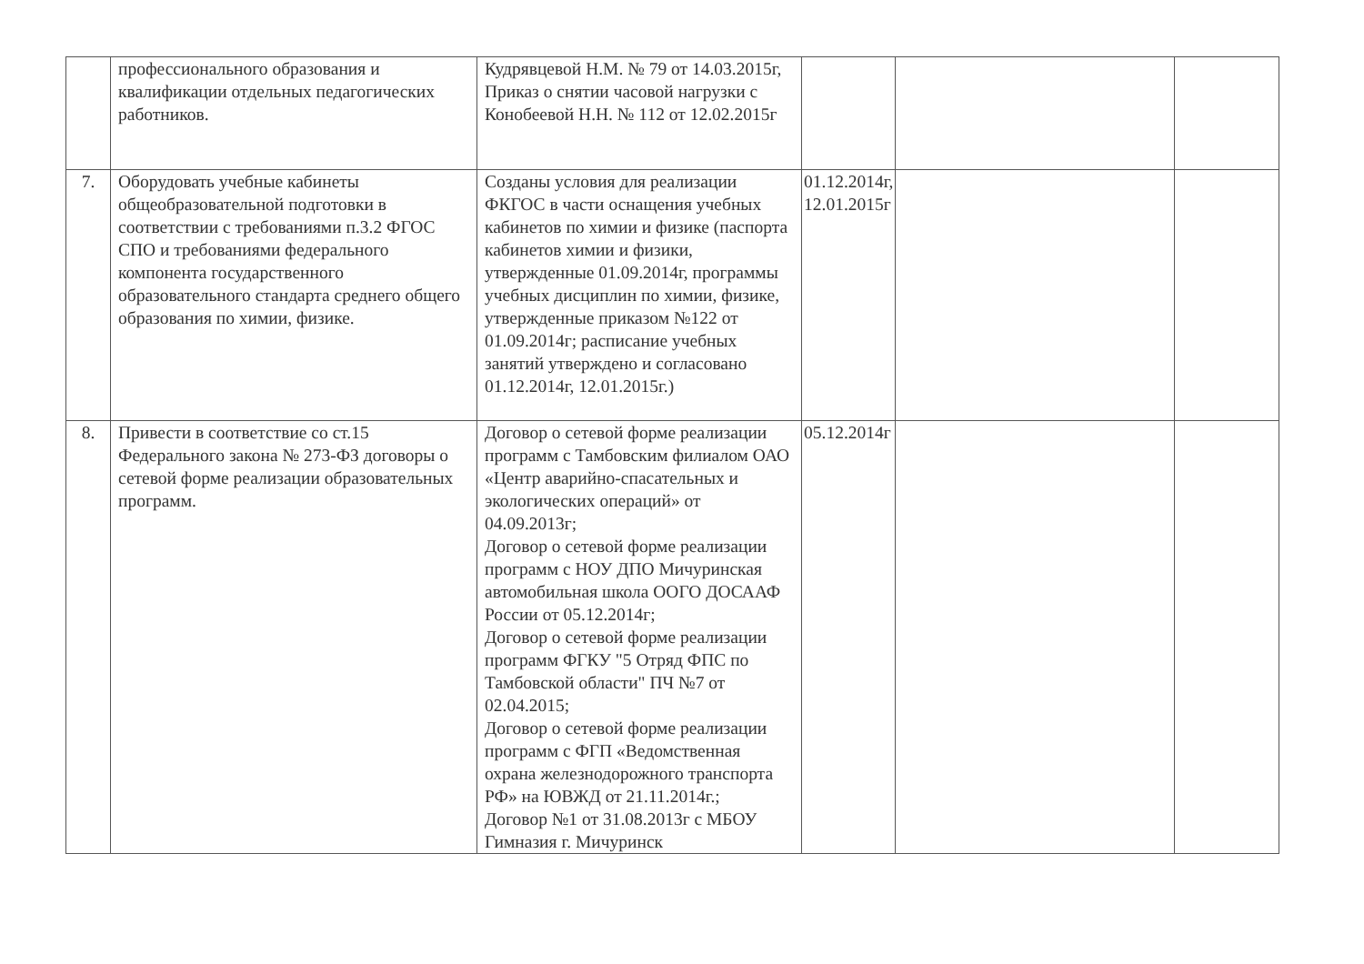| | профессионального образования и квалификации отдельных педагогических работников. | Кудрявцевой Н.М. № 79 от 14.03.2015г, Приказ о снятии часовой нагрузки с Конобеевой Н.Н. № 112 от 12.02.2015г | | | |
| 7. | Оборудовать учебные кабинеты общеобразовательной подготовки в соответствии с требованиями п.3.2 ФГОС СПО и требованиями федерального компонента государственного образовательного стандарта среднего общего образования по химии, физике. | Созданы условия для реализации ФКГОС в части оснащения учебных кабинетов по химии и физике (паспорта кабинетов химии и физики, утвержденные 01.09.2014г, программы учебных дисциплин по химии, физике, утвержденные приказом №122 от 01.09.2014г; расписание учебных занятий утверждено и согласовано 01.12.2014г, 12.01.2015г.) | 01.12.2014г, 12.01.2015г | | |
| 8. | Привести в соответствие со ст.15 Федерального закона № 273-ФЗ договоры о сетевой форме реализации образовательных программ. | Договор о сетевой форме реализации программ с Тамбовским филиалом ОАО «Центр аварийно-спасательных и экологических операций» от 04.09.2013г; Договор о сетевой форме реализации программ с НОУ ДПО Мичуринская автомобильная школа ООГО ДОСААФ России от 05.12.2014г; Договор о сетевой форме реализации программ ФГКУ "5 Отряд ФПС по Тамбовской области" ПЧ №7 от 02.04.2015; Договор о сетевой форме реализации программ с ФГП «Ведомственная охрана железнодорожного транспорта РФ» на ЮВЖД от 21.11.2014г.; Договор №1 от 31.08.2013г с МБОУ Гимназия г. Мичуринск | 05.12.2014г | | |